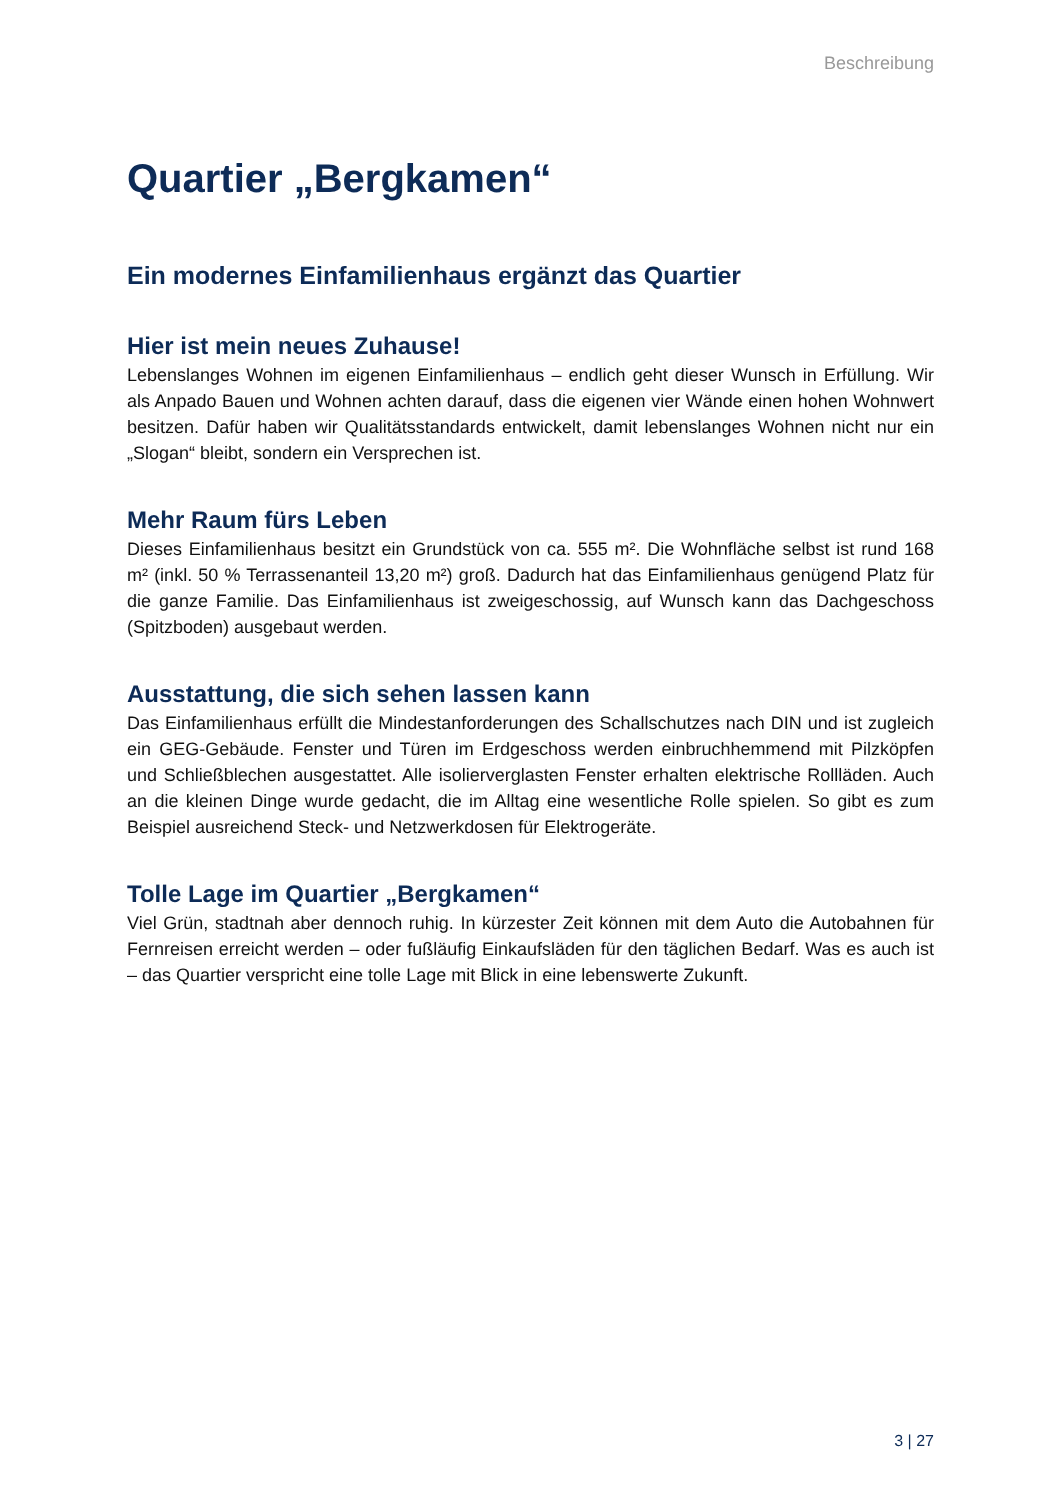Beschreibung
Quartier „Bergkamen“
Ein modernes Einfamilienhaus ergänzt das Quartier
Hier ist mein neues Zuhause!
Lebenslanges Wohnen im eigenen Einfamilienhaus – endlich geht dieser Wunsch in Erfüllung. Wir als Anpado Bauen und Wohnen achten darauf, dass die eigenen vier Wände einen hohen Wohnwert besitzen. Dafür haben wir Qualitätsstandards entwickelt, damit lebenslanges Wohnen nicht nur ein „Slogan“ bleibt, sondern ein Versprechen ist.
Mehr Raum fürs Leben
Dieses Einfamilienhaus besitzt ein Grundstück von ca. 555 m². Die Wohnfläche selbst ist rund 168 m² (inkl. 50 % Terrassenanteil 13,20 m²) groß. Dadurch hat das Einfamilienhaus genügend Platz für die ganze Familie. Das Einfamilienhaus ist zweigeschossig, auf Wunsch kann das Dachgeschoss (Spitzboden) ausgebaut werden.
Ausstattung, die sich sehen lassen kann
Das Einfamilienhaus erfüllt die Mindestanforderungen des Schallschutzes nach DIN und ist zugleich ein GEG-Gebäude. Fenster und Türen im Erdgeschoss werden einbruchhemmend mit Pilzköpfen und Schließblechen ausgestattet. Alle isolierverglasten Fenster erhalten elektrische Rollläden. Auch an die kleinen Dinge wurde gedacht, die im Alltag eine wesentliche Rolle spielen. So gibt es zum Beispiel ausreichend Steck- und Netzwerkdosen für Elektrogeräte.
Tolle Lage im Quartier „Bergkamen“
Viel Grün, stadtnah aber dennoch ruhig. In kürzester Zeit können mit dem Auto die Autobahnen für Fernreisen erreicht werden – oder fußläufig Einkaufsläden für den täglichen Bedarf. Was es auch ist – das Quartier verspricht eine tolle Lage mit Blick in eine lebenswerte Zukunft.
3 | 27